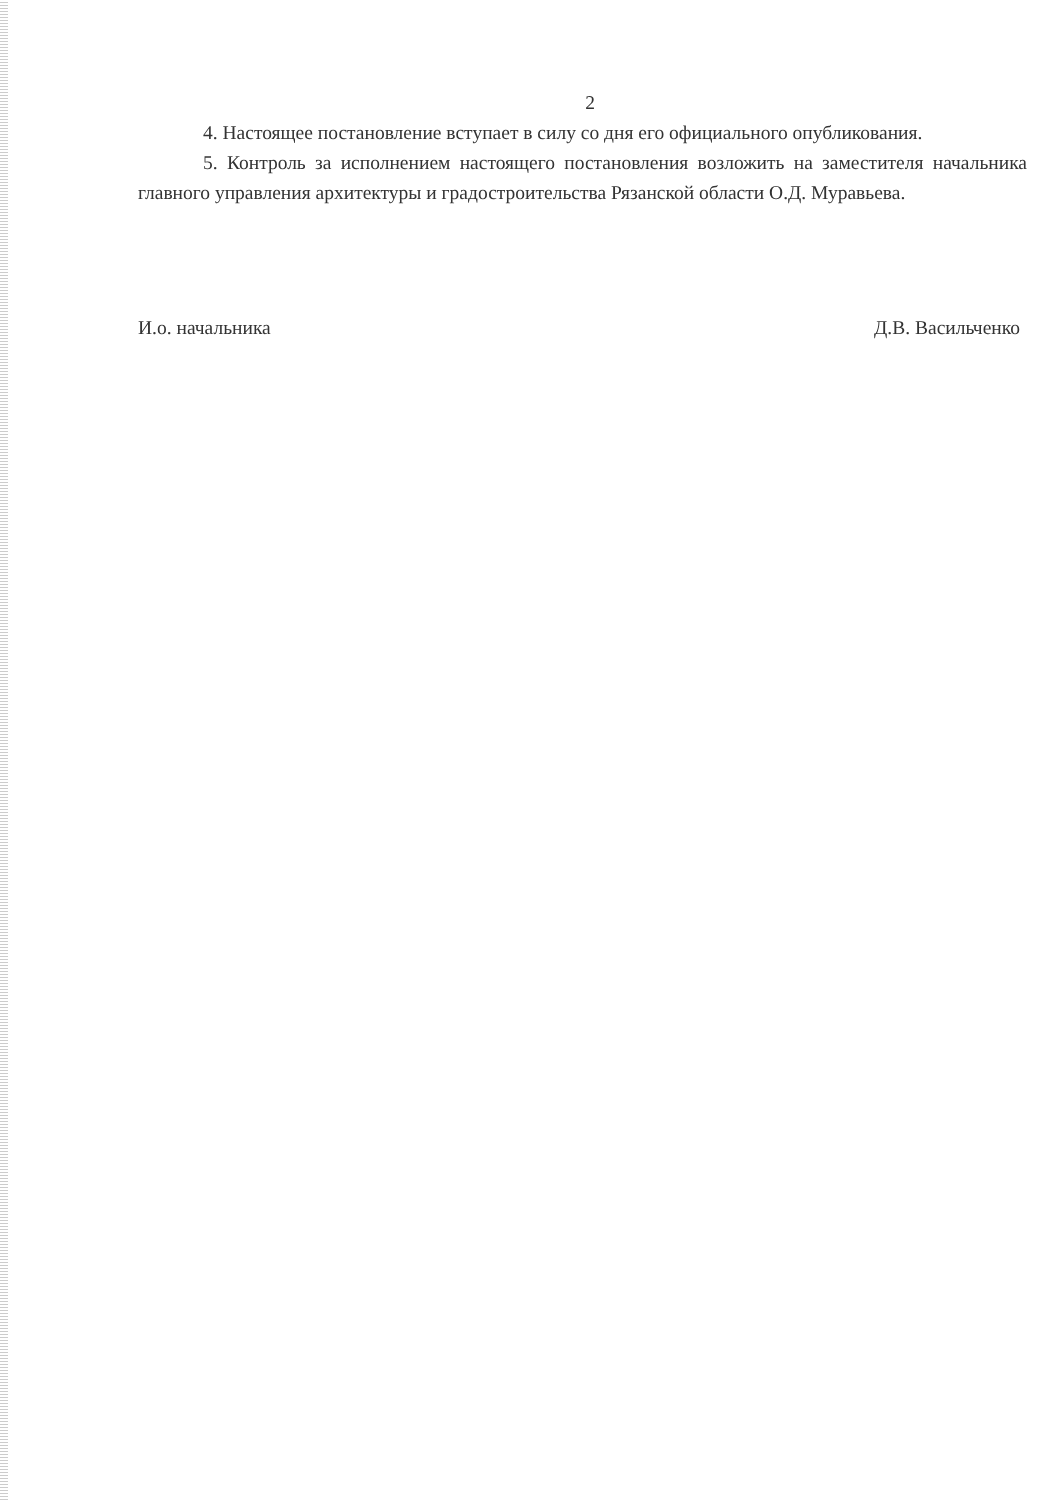2
4. Настоящее постановление вступает в силу со дня его официального опубликования.
5. Контроль за исполнением настоящего постановления возложить на заместителя начальника главного управления архитектуры и градостроительства Рязанской области О.Д. Муравьева.
И.о. начальника Д.В. Васильченко